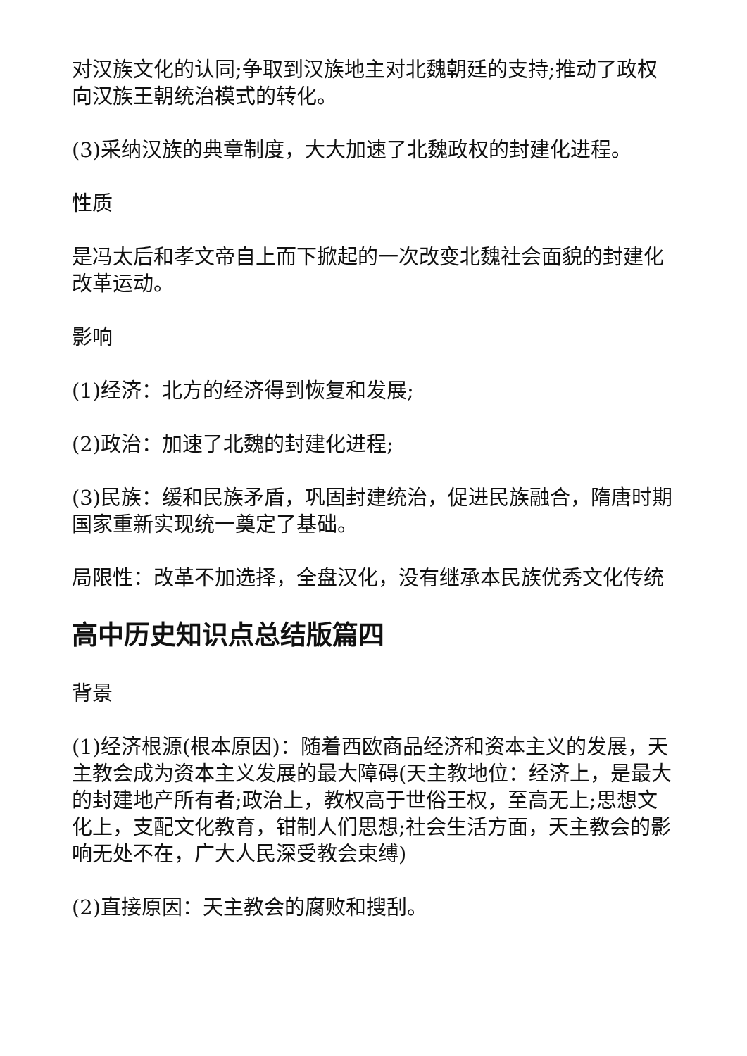对汉族文化的认同;争取到汉族地主对北魏朝廷的支持;推动了政权向汉族王朝统治模式的转化。
(3)采纳汉族的典章制度，大大加速了北魏政权的封建化进程。
性质
是冯太后和孝文帝自上而下掀起的一次改变北魏社会面貌的封建化改革运动。
影响
(1)经济：北方的经济得到恢复和发展;
(2)政治：加速了北魏的封建化进程;
(3)民族：缓和民族矛盾，巩固封建统治，促进民族融合，隋唐时期国家重新实现统一奠定了基础。
局限性：改革不加选择，全盘汉化，没有继承本民族优秀文化传统
高中历史知识点总结版篇四
背景
(1)经济根源(根本原因)：随着西欧商品经济和资本主义的发展，天主教会成为资本主义发展的最大障碍(天主教地位：经济上，是最大的封建地产所有者;政治上，教权高于世俗王权，至高无上;思想文化上，支配文化教育，钳制人们思想;社会生活方面，天主教会的影响无处不在，广大人民深受教会束缚)
(2)直接原因：天主教会的腐败和搜刮。